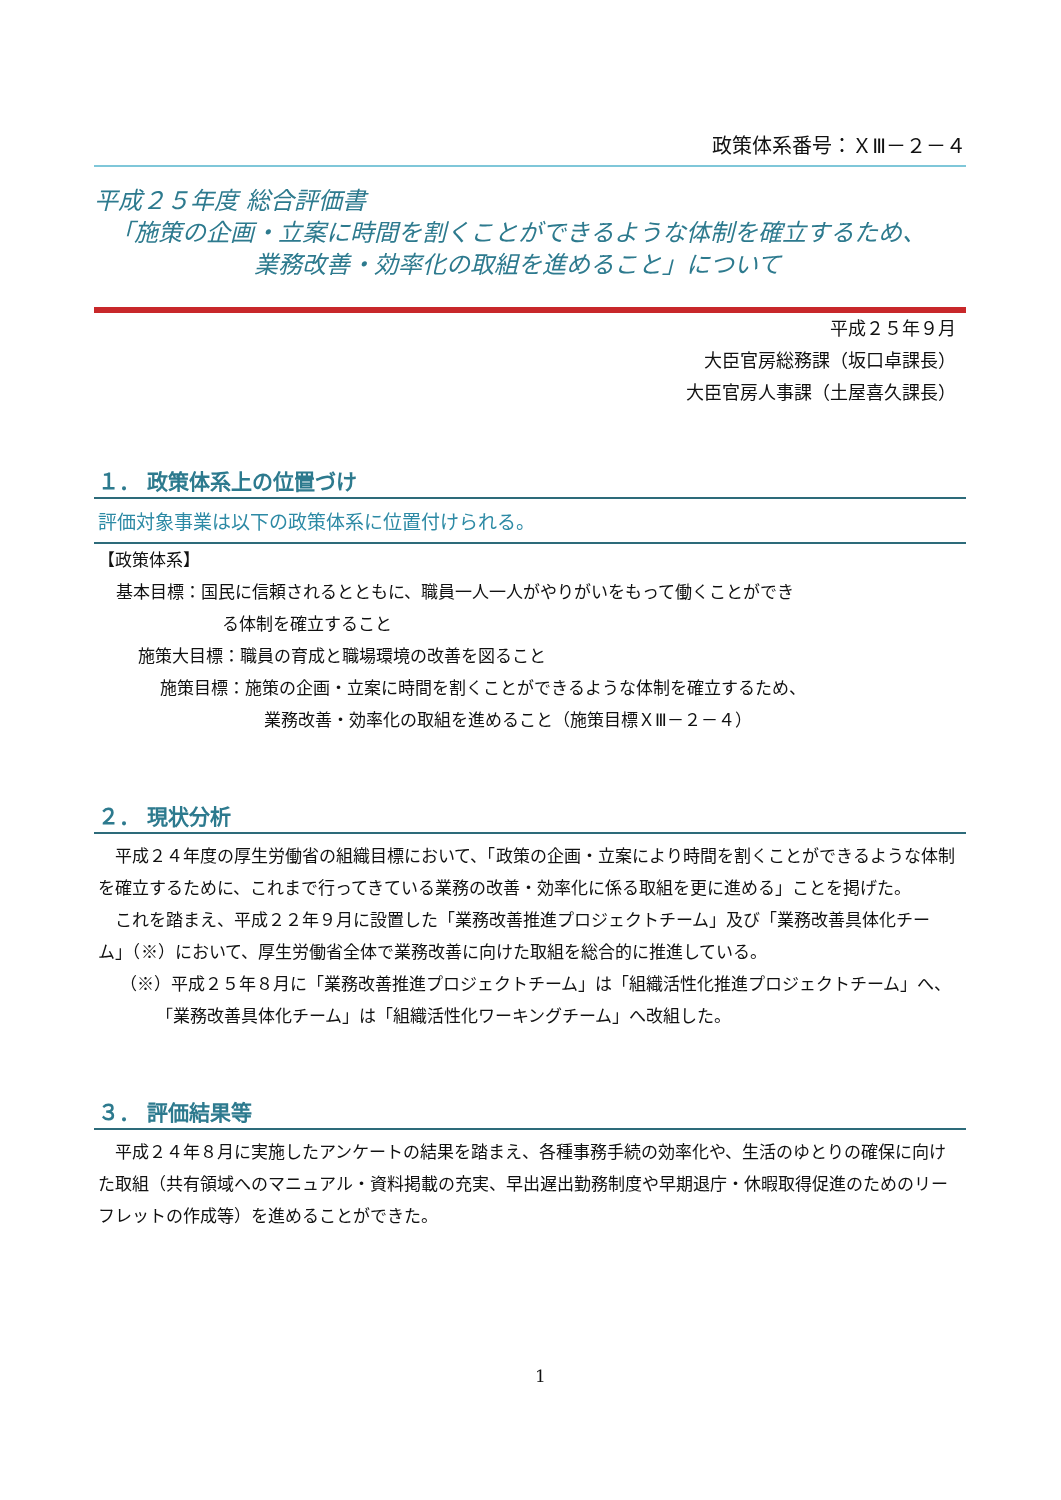政策体系番号：ＸⅢ－２－４
平成２５年度 総合評価書
「施策の企画・立案に時間を割くことができるような体制を確立するため、
業務改善・効率化の取組を進めること」について
平成２５年９月
大臣官房総務課（坂口卓課長）
大臣官房人事課（土屋喜久課長）
１． 政策体系上の位置づけ
評価対象事業は以下の政策体系に位置付けられる。
【政策体系】
基本目標：国民に信頼されるとともに、職員一人一人がやりがいをもって働くことができ
る体制を確立すること
施策大目標：職員の育成と職場環境の改善を図ること
施策目標：施策の企画・立案に時間を割くことができるような体制を確立するため、
業務改善・効率化の取組を進めること（施策目標ＸⅢ－２－４）
２． 現状分析
平成２４年度の厚生労働省の組織目標において、「政策の企画・立案により時間を割くことができるような体制を確立するために、これまで行ってきている業務の改善・効率化に係る取組を更に進める」ことを掲げた。
これを踏まえ、平成２２年９月に設置した「業務改善推進プロジェクトチーム」及び「業務改善具体化チーム」（※）において、厚生労働省全体で業務改善に向けた取組を総合的に推進している。
（※）平成２５年８月に「業務改善推進プロジェクトチーム」は「組織活性化推進プロジェクトチーム」へ、「業務改善具体化チーム」は「組織活性化ワーキングチーム」へ改組した。
３． 評価結果等
平成２４年８月に実施したアンケートの結果を踏まえ、各種事務手続の効率化や、生活のゆとりの確保に向けた取組（共有領域へのマニュアル・資料掲載の充実、早出遅出勤務制度や早期退庁・休暇取得促進のためのリーフレットの作成等）を進めることができた。
1